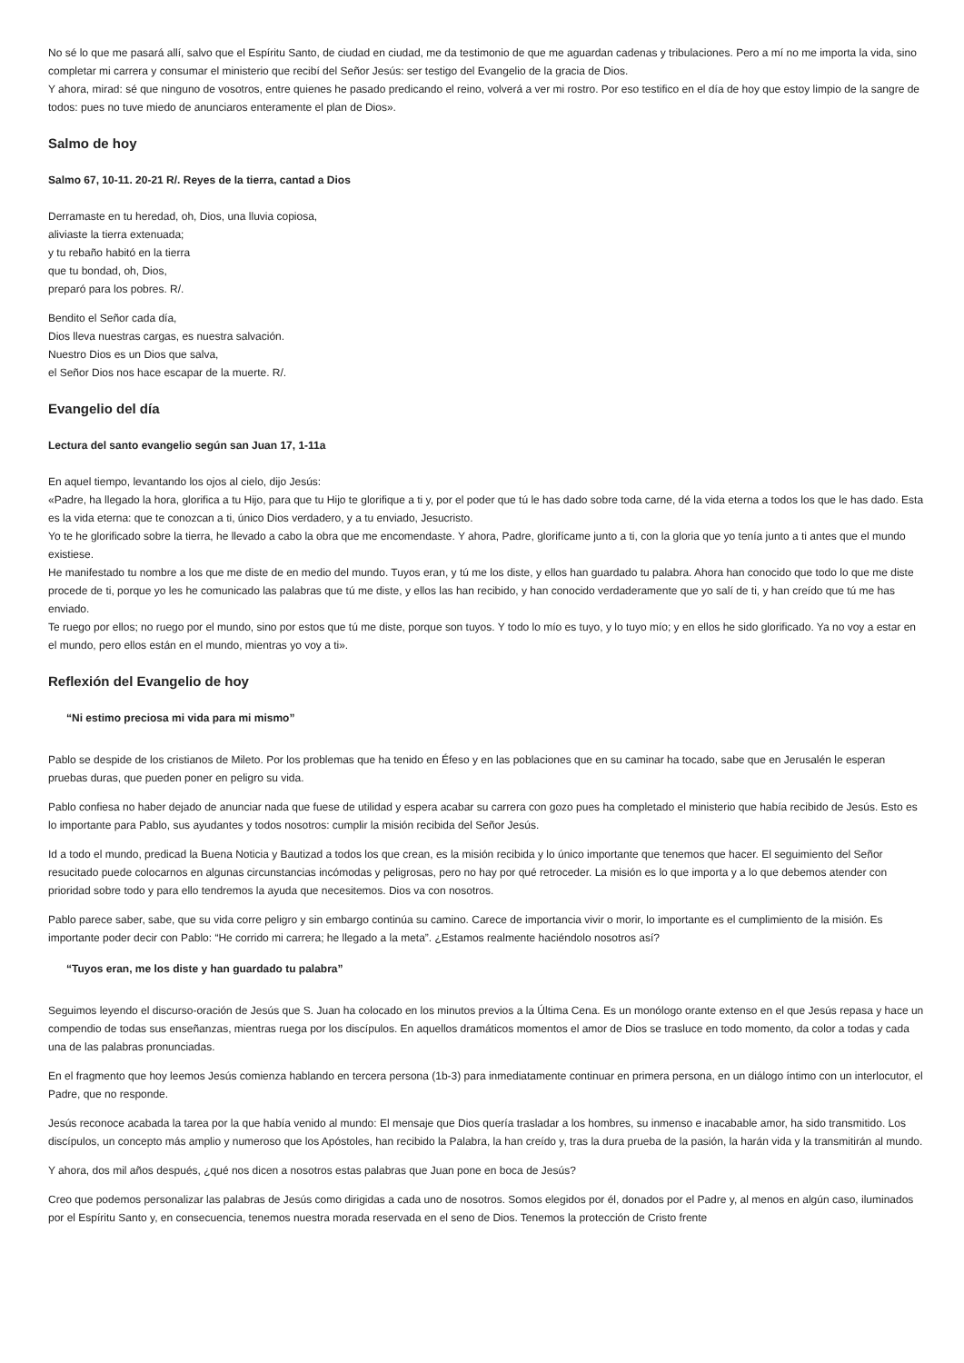No sé lo que me pasará allí, salvo que el Espíritu Santo, de ciudad en ciudad, me da testimonio de que me aguardan cadenas y tribulaciones. Pero a mí no me importa la vida, sino completar mi carrera y consumar el ministerio que recibí del Señor Jesús: ser testigo del Evangelio de la gracia de Dios.
Y ahora, mirad: sé que ninguno de vosotros, entre quienes he pasado predicando el reino, volverá a ver mi rostro. Por eso testifico en el día de hoy que estoy limpio de la sangre de todos: pues no tuve miedo de anunciaros enteramente el plan de Dios».
Salmo de hoy
Salmo 67, 10-11. 20-21 R/. Reyes de la tierra, cantad a Dios
Derramaste en tu heredad, oh, Dios, una lluvia copiosa,
aliviaste la tierra extenuada;
y tu rebaño habitó en la tierra
que tu bondad, oh, Dios,
preparó para los pobres. R/.
Bendito el Señor cada día,
Dios lleva nuestras cargas, es nuestra salvación.
Nuestro Dios es un Dios que salva,
el Señor Dios nos hace escapar de la muerte. R/.
Evangelio del día
Lectura del santo evangelio según san Juan 17, 1-11a
En aquel tiempo, levantando los ojos al cielo, dijo Jesús:
«Padre, ha llegado la hora, glorifica a tu Hijo, para que tu Hijo te glorifique a ti y, por el poder que tú le has dado sobre toda carne, dé la vida eterna a todos los que le has dado. Esta es la vida eterna: que te conozcan a ti, único Dios verdadero, y a tu enviado, Jesucristo.
Yo te he glorificado sobre la tierra, he llevado a cabo la obra que me encomendaste. Y ahora, Padre, glorifícame junto a ti, con la gloria que yo tenía junto a ti antes que el mundo existiese.
He manifestado tu nombre a los que me diste de en medio del mundo. Tuyos eran, y tú me los diste, y ellos han guardado tu palabra. Ahora han conocido que todo lo que me diste procede de ti, porque yo les he comunicado las palabras que tú me diste, y ellos las han recibido, y han conocido verdaderamente que yo salí de ti, y han creído que tú me has enviado.
Te ruego por ellos; no ruego por el mundo, sino por estos que tú me diste, porque son tuyos. Y todo lo mío es tuyo, y lo tuyo mío; y en ellos he sido glorificado. Ya no voy a estar en el mundo, pero ellos están en el mundo, mientras yo voy a ti».
Reflexión del Evangelio de hoy
“Ni estimo preciosa mi vida para mi mismo”
Pablo se despide de los cristianos de Mileto. Por los problemas que ha tenido en Éfeso y en las poblaciones que en su caminar ha tocado, sabe que en Jerusalén le esperan pruebas duras, que pueden poner en peligro su vida.
Pablo confiesa no haber dejado de anunciar nada que fuese de utilidad y espera acabar su carrera con gozo pues ha completado el ministerio que había recibido de Jesús. Esto es lo importante para Pablo, sus ayudantes y todos nosotros: cumplir la misión recibida del Señor Jesús.
Id a todo el mundo, predicad la Buena Noticia y Bautizad a todos los que crean, es la misión recibida y lo único importante que tenemos que hacer. El seguimiento del Señor resucitado puede colocarnos en algunas circunstancias incómodas y peligrosas, pero no hay por qué retroceder. La misión es lo que importa y a lo que debemos atender con prioridad sobre todo y para ello tendremos la ayuda que necesitemos. Dios va con nosotros.
Pablo parece saber, sabe, que su vida corre peligro y sin embargo continúa su camino. Carece de importancia vivir o morir, lo importante es el cumplimiento de la misión. Es importante poder decir con Pablo: “He corrido mi carrera; he llegado a la meta”. ¿Estamos realmente haciéndolo nosotros así?
“Tuyos eran, me los diste y han guardado tu palabra”
Seguimos leyendo el discurso-oración de Jesús que S. Juan ha colocado en los minutos previos a la Última Cena. Es un monólogo orante extenso en el que Jesús repasa y hace un compendio de todas sus enseñanzas, mientras ruega por los discípulos. En aquellos dramáticos momentos el amor de Dios se trasluce en todo momento, da color a todas y cada una de las palabras pronunciadas.
En el fragmento que hoy leemos Jesús comienza hablando en tercera persona (1b-3) para inmediatamente continuar en primera persona, en un diálogo íntimo con un interlocutor, el Padre, que no responde.
Jesús reconoce acabada la tarea por la que había venido al mundo: El mensaje que Dios quería trasladar a los hombres, su inmenso e inacabable amor, ha sido transmitido. Los discípulos, un concepto más amplio y numeroso que los Apóstoles, han recibido la Palabra, la han creído y, tras la dura prueba de la pasión, la harán vida y la transmitirán al mundo.
Y ahora, dos mil años después, ¿qué nos dicen a nosotros estas palabras que Juan pone en boca de Jesús?
Creo que podemos personalizar las palabras de Jesús como dirigidas a cada uno de nosotros. Somos elegidos por él, donados por el Padre y, al menos en algún caso, iluminados por el Espíritu Santo y, en consecuencia, tenemos nuestra morada reservada en el seno de Dios. Tenemos la protección de Cristo frente